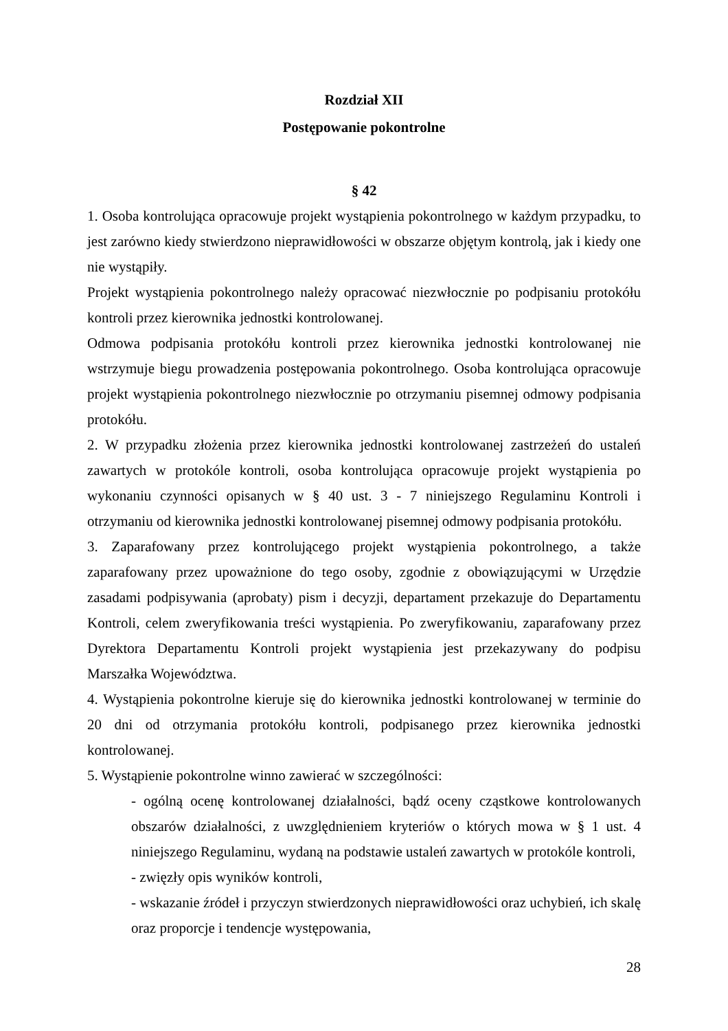Rozdział XII
Postępowanie pokontrolne
§ 42
1. Osoba kontrolująca opracowuje projekt wystąpienia pokontrolnego w każdym przypadku, to jest zarówno kiedy stwierdzono nieprawidłowości w obszarze objętym kontrolą, jak i kiedy one nie wystąpiły.
Projekt wystąpienia pokontrolnego należy opracować niezwłocznie po podpisaniu protokółu kontroli przez kierownika jednostki kontrolowanej.
Odmowa podpisania protokółu kontroli przez kierownika jednostki kontrolowanej nie wstrzymuje biegu prowadzenia postępowania pokontrolnego. Osoba kontrolująca opracowuje projekt wystąpienia pokontrolnego niezwłocznie po otrzymaniu pisemnej odmowy podpisania protokółu.
2. W przypadku złożenia przez kierownika jednostki kontrolowanej zastrzeżeń do ustaleń zawartych w protokóle kontroli, osoba kontrolująca opracowuje projekt wystąpienia po wykonaniu czynności opisanych w § 40 ust. 3 - 7 niniejszego Regulaminu Kontroli i otrzymaniu od kierownika jednostki kontrolowanej pisemnej odmowy podpisania protokółu.
3. Zaparafowany przez kontrolującego projekt wystąpienia pokontrolnego, a także zaparafowany przez upoważnione do tego osoby, zgodnie z obowiązującymi w Urzędzie zasadami podpisywania (aprobaty) pism i decyzji, departament przekazuje do Departamentu Kontroli, celem zweryfikowania treści wystąpienia. Po zweryfikowaniu, zaparafowany przez Dyrektora Departamentu Kontroli projekt wystąpienia jest przekazywany do podpisu Marszałka Województwa.
4. Wystąpienia pokontrolne kieruje się do kierownika jednostki kontrolowanej w terminie do 20 dni od otrzymania protokółu kontroli, podpisanego przez kierownika jednostki kontrolowanej.
5. Wystąpienie pokontrolne winno zawierać w szczególności:
- ogólną ocenę kontrolowanej działalności, bądź oceny cząstkowe kontrolowanych obszarów działalności, z uwzględnieniem kryteriów o których mowa w § 1 ust. 4 niniejszego Regulaminu, wydaną na podstawie ustaleń zawartych w protokóle kontroli,
- zwięzły opis wyników kontroli,
- wskazanie źródeł i przyczyn stwierdzonych nieprawidłowości oraz uchybień, ich skalę oraz proporcje i tendencje występowania,
28